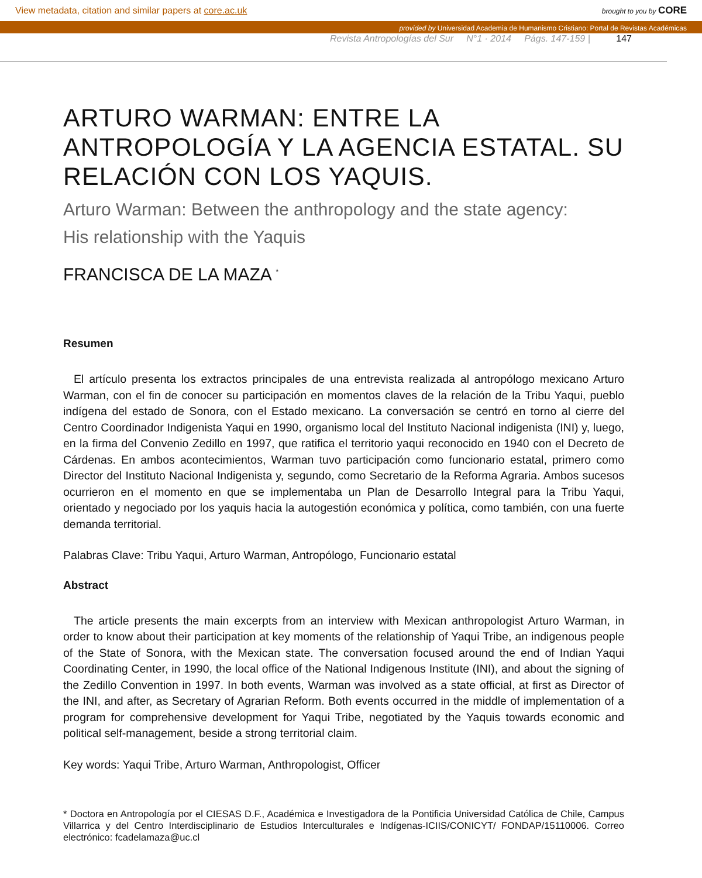View metadata, citation and similar papers at core.ac.uk brought to you by CORE
provided by Universidad Academia de Humanismo Cristiano: Portal de Revistas Académicas
Revista Antropologías del Sur N°1 · 2014 Págs. 147-159 | 147
ARTURO WARMAN: ENTRE LA ANTROPOLOGÍA Y LA AGENCIA ESTATAL. SU RELACIÓN CON LOS YAQUIS.
Arturo Warman: Between the anthropology and the state agency:
His relationship with the Yaquis
FRANCISCA DE LA MAZA <sup>*</sup>
Resumen
El artículo presenta los extractos principales de una entrevista realizada al antropólogo mexicano Arturo Warman, con el fin de conocer su participación en momentos claves de la relación de la Tribu Yaqui, pueblo indígena del estado de Sonora, con el Estado mexicano. La conversación se centró en torno al cierre del Centro Coordinador Indigenista Yaqui en 1990, organismo local del Instituto Nacional indigenista (INI) y, luego, en la firma del Convenio Zedillo en 1997, que ratifica el territorio yaqui reconocido en 1940 con el Decreto de Cárdenas. En ambos acontecimientos, Warman tuvo participación como funcionario estatal, primero como Director del Instituto Nacional Indigenista y, segundo, como Secretario de la Reforma Agraria. Ambos sucesos ocurrieron en el momento en que se implementaba un Plan de Desarrollo Integral para la Tribu Yaqui, orientado y negociado por los yaquis hacia la autogestión económica y política, como también, con una fuerte demanda territorial.
Palabras Clave: Tribu Yaqui, Arturo Warman, Antropólogo, Funcionario estatal
Abstract
The article presents the main excerpts from an interview with Mexican anthropologist Arturo Warman, in order to know about their participation at key moments of the relationship of Yaqui Tribe, an indigenous people of the State of Sonora, with the Mexican state. The conversation focused around the end of Indian Yaqui Coordinating Center, in 1990, the local office of the National Indigenous Institute (INI), and about the signing of the Zedillo Convention in 1997. In both events, Warman was involved as a state official, at first as Director of the INI, and after, as Secretary of Agrarian Reform. Both events occurred in the middle of implementation of a program for comprehensive development for Yaqui Tribe, negotiated by the Yaquis towards economic and political self-management, beside a strong territorial claim.
Key words: Yaqui Tribe, Arturo Warman, Anthropologist, Officer
* Doctora en Antropología por el CIESAS D.F., Académica e Investigadora de la Pontificia Universidad Católica de Chile, Campus Villarrica y del Centro Interdisciplinario de Estudios Interculturales e Indígenas-ICIIS/CONICYT/ FONDAP/15110006. Correo electrónico: fcadelamaza@uc.cl